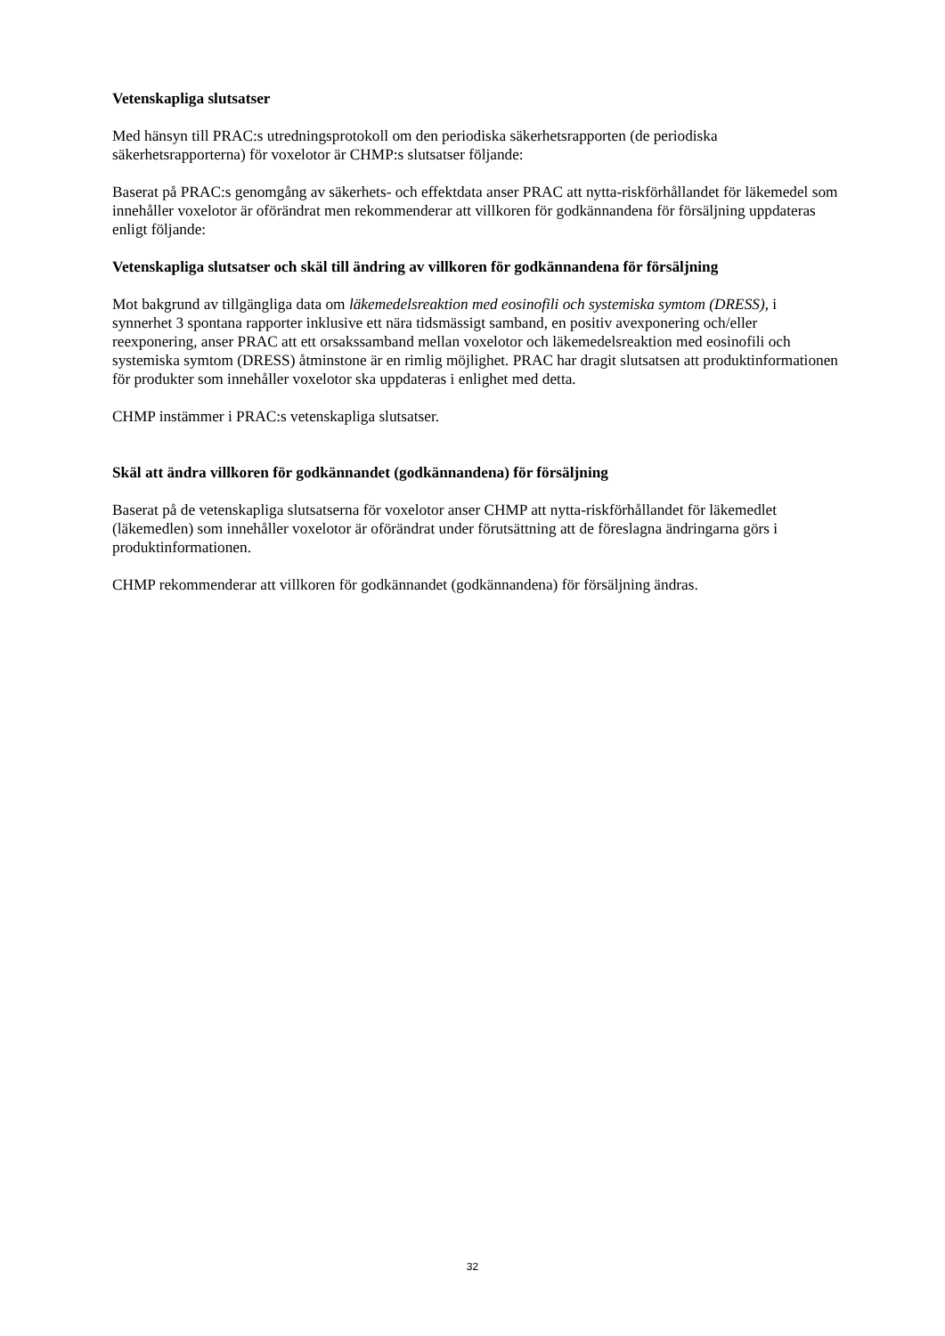Vetenskapliga slutsatser
Med hänsyn till PRAC:s utredningsprotokoll om den periodiska säkerhetsrapporten (de periodiska säkerhetsrapporterna) för voxelotor är CHMP:s slutsatser följande:
Baserat på PRAC:s genomgång av säkerhets- och effektdata anser PRAC att nytta-riskförhållandet för läkemedel som innehåller voxelotor är oförändrat men rekommenderar att villkoren för godkännandena för försäljning uppdateras enligt följande:
Vetenskapliga slutsatser och skäl till ändring av villkoren för godkännandena för försäljning
Mot bakgrund av tillgängliga data om läkemedelsreaktion med eosinofili och systemiska symtom (DRESS), i synnerhet 3 spontana rapporter inklusive ett nära tidsmässigt samband, en positiv avexponering och/eller reexponering, anser PRAC att ett orsakssamband mellan voxelotor och läkemedelsreaktion med eosinofili och systemiska symtom (DRESS) åtminstone är en rimlig möjlighet. PRAC har dragit slutsatsen att produktinformationen för produkter som innehåller voxelotor ska uppdateras i enlighet med detta.
CHMP instämmer i PRAC:s vetenskapliga slutsatser.
Skäl att ändra villkoren för godkännandet (godkännandena) för försäljning
Baserat på de vetenskapliga slutsatserna för voxelotor anser CHMP att nytta-riskförhållandet för läkemedlet (läkemedlen) som innehåller voxelotor är oförändrat under förutsättning att de föreslagna ändringarna görs i produktinformationen.
CHMP rekommenderar att villkoren för godkännandet (godkännandena) för försäljning ändras.
32